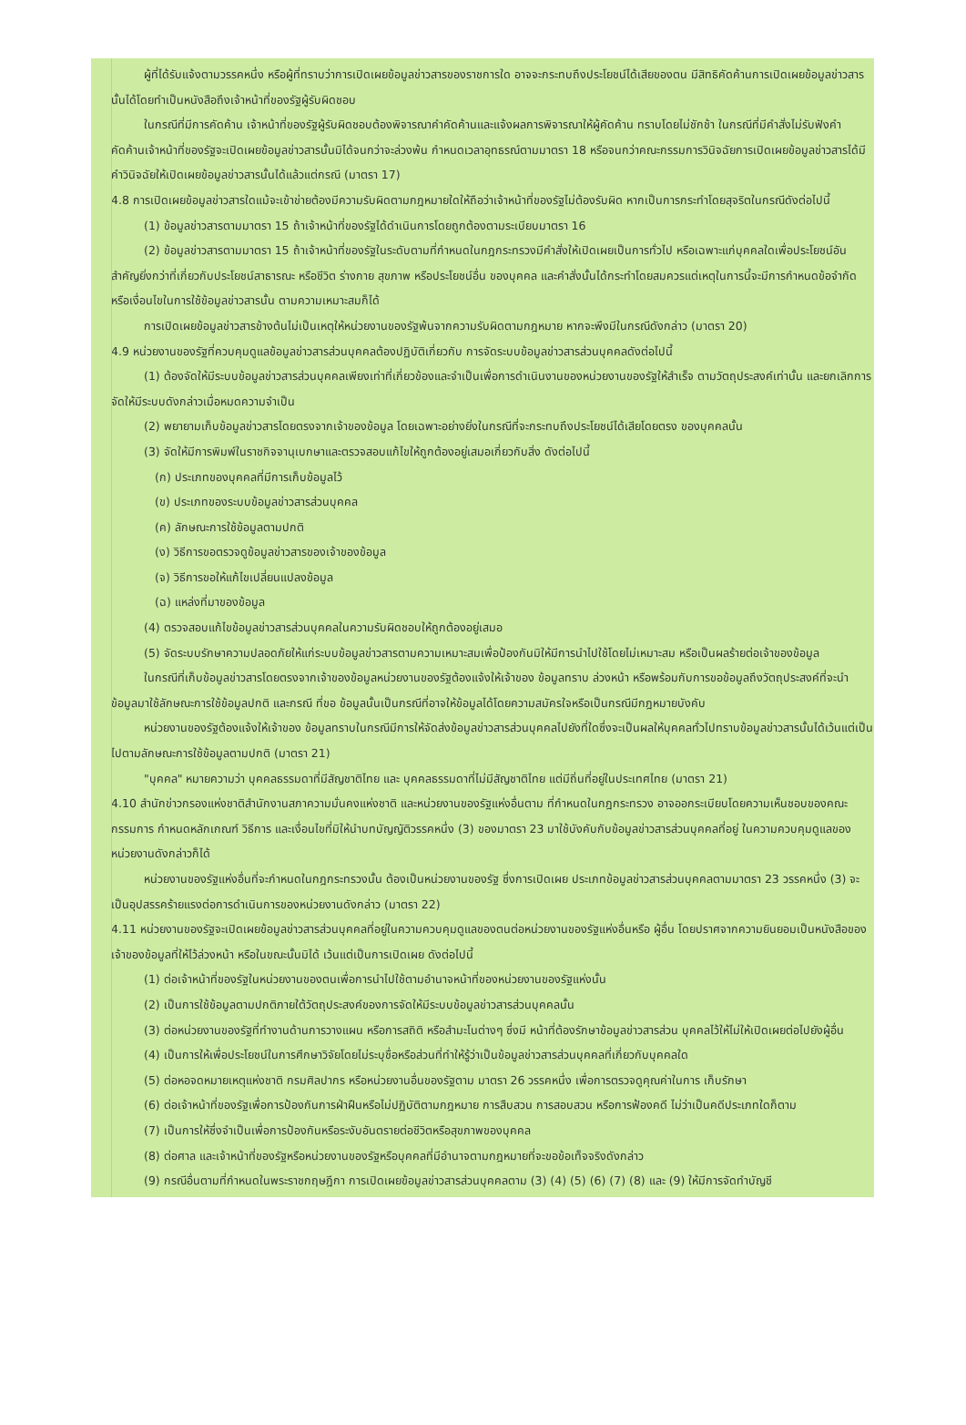ผู้ที่ได้รับแจ้งตามวรรคหนึ่ง หรือผู้ที่ทราบว่าการเปิดเผยข้อมูลข่าวสารของราชการใด อาจจะกระทบถึงประโยชน์ได้เสียของตน มีสิทธิคัดค้านการเปิดเผยข้อมูลข่าวสารนั้นได้โดยทำเป็นหนังสือถึงเจ้าหน้าที่ของรัฐผู้รับผิดชอบ
ในกรณีที่มีการคัดค้าน เจ้าหน้าที่ของรัฐผู้รับผิดชอบต้องพิจารณาคำคัดค้านและแจ้งผลการพิจารณาให้ผู้คัดค้าน ทราบโดยไม่ชักช้า ในกรณีที่มีคำสั่งไม่รับฟังคำคัดค้านเจ้าหน้าที่ของรัฐจะเปิดเผยข้อมูลข่าวสารนั้นมิได้จนกว่าจะล่วงพ้น กำหนดเวลาอุทธรณ์ตามมาตรา 18 หรือจนกว่าคณะกรรมการวินิจฉัยการเปิดเผยข้อมูลข่าวสารได้มีคำวินิจฉัยให้เปิดเผยข้อมูลข่าวสารนั้นได้แล้วแต่กรณี (มาตรา 17)
4.8 การเปิดเผยข้อมูลข่าวสารใดแม้จะเข้าข่ายต้องมีความรับผิดตามกฎหมายใดให้ถือว่าเจ้าหน้าที่ของรัฐไม่ต้องรับผิด หากเป็นการกระทำโดยสุจริตในกรณีดังต่อไปนี้
(1) ข้อมูลข่าวสารตามมาตรา 15 ถ้าเจ้าหน้าที่ของรัฐได้ดำเนินการโดยถูกต้องตามระเบียบมาตรา 16
(2) ข้อมูลข่าวสารตามมาตรา 15 ถ้าเจ้าหน้าที่ของรัฐในระดับตามที่กำหนดในกฎกระทรวงมีคำสั่งให้เปิดเผยเป็นการทั่วไป หรือเฉพาะแก่บุคคลใดเพื่อประโยชน์อันสำคัญยิ่งกว่าที่เกี่ยวกับประโยชน์สาธารณะ หรือชีวิต ร่างกาย สุขภาพ หรือประโยชน์อื่น ของบุคคล และคำสั่งนั้นได้กระทำโดยสมควรแต่เหตุในการนี้จะมีการกำหนดข้อจำกัดหรือเงื่อนไขในการใช้ข้อมูลข่าวสารนั้น ตามความเหมาะสมก็ได้
การเปิดเผยข้อมูลข่าวสารข้างต้นไม่เป็นเหตุให้หน่วยงานของรัฐพ้นจากความรับผิดตามกฎหมาย หากจะพึงมีในกรณีดังกล่าว (มาตรา 20)
4.9 หน่วยงานของรัฐที่ควบคุมดูแลข้อมูลข่าวสารส่วนบุคคลต้องปฏิบัติเกี่ยวกับ การจัดระบบข้อมูลข่าวสารส่วนบุคคลดังต่อไปนี้
(1) ต้องจัดให้มีระบบข้อมูลข่าวสารส่วนบุคคลเพียงเท่าที่เกี่ยวข้องและจำเป็นเพื่อการดำเนินงานของหน่วยงานของรัฐให้สำเร็จ ตามวัตถุประสงค์เท่านั้น และยกเลิกการจัดให้มีระบบดังกล่าวเมื่อหมดความจำเป็น
(2) พยายามเก็บข้อมูลข่าวสารโดยตรงจากเจ้าของข้อมูล โดยเฉพาะอย่างยิ่งในกรณีที่จะกระทบถึงประโยชน์ได้เสียโดยตรง ของบุคคลนั้น
(3) จัดให้มีการพิมพ์ในราชกิจจานุเบกษาและตรวจสอบแก้ไขให้ถูกต้องอยู่เสมอเกี่ยวกับสิ่ง ดังต่อไปนี้
(ก) ประเภทของบุคคลที่มีการเก็บข้อมูลไว้
(ข) ประเภทของระบบข้อมูลข่าวสารส่วนบุคคล
(ค) ลักษณะการใช้ข้อมูลตามปกติ
(ง) วิธีการขอตรวจดูข้อมูลข่าวสารของเจ้าของข้อมูล
(จ) วิธีการขอให้แก้ไขเปลี่ยนแปลงข้อมูล
(ฉ) แหล่งที่มาของข้อมูล
(4) ตรวจสอบแก้ไขข้อมูลข่าวสารส่วนบุคคลในความรับผิดชอบให้ถูกต้องอยู่เสมอ
(5) จัดระบบรักษาความปลอดภัยให้แก่ระบบข้อมูลข่าวสารตามความเหมาะสมเพื่อป้องกันมิให้มีการนำไปใช้โดยไม่เหมาะสม หรือเป็นผลร้ายต่อเจ้าของข้อมูล
ในกรณีที่เก็บข้อมูลข่าวสารโดยตรงจากเจ้าของข้อมูลหน่วยงานของรัฐต้องแจ้งให้เจ้าของ ข้อมูลทราบ ล่วงหน้า หรือพร้อมกับการขอข้อมูลถึงวัตถุประสงค์ที่จะนำข้อมูลมาใช้ลักษณะการใช้ข้อมูลปกติ และกรณี ที่ขอ ข้อมูลนั้นเป็นกรณีที่อาจให้ข้อมูลได้โดยความสมัครใจหรือเป็นกรณีมีกฎหมายบังคับ
หน่วยงานของรัฐต้องแจ้งให้เจ้าของ ข้อมูลทราบในกรณีมีการให้จัดส่งข้อมูลข่าวสารส่วนบุคคลไปยังที่ใดซึ่งจะเป็นผลให้บุคคลทั่วไปทราบข้อมูลข่าวสารนั้นได้เว้นแต่เป็นไปตามลักษณะการใช้ข้อมูลตามปกติ (มาตรา 21)
"บุคคล" หมายความว่า บุคคลธรรมดาที่มีสัญชาติไทย และ บุคคลธรรมดาที่ไม่มีสัญชาติไทย แต่มีถิ่นที่อยู่ในประเทศไทย (มาตรา 21)
4.10 สำนักข่าวกรองแห่งชาติสำนักงานสภาความมั่นคงแห่งชาติ และหน่วยงานของรัฐแห่งอื่นตาม ที่กำหนดในกฎกระทรวง อาจออกระเบียบโดยความเห็นชอบของคณะกรรมการ กำหนดหลักเกณฑ์ วิธีการ และเงื่อนไขที่มิให้นำบทบัญญัติวรรคหนึ่ง (3) ของมาตรา 23 มาใช้บังคับกับข้อมูลข่าวสารส่วนบุคคลที่อยู่ ในความควบคุมดูแลของหน่วยงานดังกล่าวก็ได้
หน่วยงานของรัฐแห่งอื่นที่จะกำหนดในกฎกระทรวงนั้น ต้องเป็นหน่วยงานของรัฐ ซึ่งการเปิดเผย ประเภทข้อมูลข่าวสารส่วนบุคคลตามมาตรา 23 วรรคหนึ่ง (3) จะเป็นอุปสรรคร้ายแรงต่อการดำเนินการของหน่วยงานดังกล่าว (มาตรา 22)
4.11 หน่วยงานของรัฐจะเปิดเผยข้อมูลข่าวสารส่วนบุคคลที่อยู่ในความควบคุมดูแลของตนต่อหน่วยงานของรัฐแห่งอื่นหรือ ผู้อื่น โดยปราศจากความยินยอมเป็นหนังสือของเจ้าของข้อมูลที่ให้ไว้ล่วงหน้า หรือในขณะนั้นมิได้ เว้นแต่เป็นการเปิดเผย ดังต่อไปนี้
(1) ต่อเจ้าหน้าที่ของรัฐในหน่วยงานของตนเพื่อการนำไปใช้ตามอำนาจหน้าที่ของหน่วยงานของรัฐแห่งนั้น
(2) เป็นการใช้ข้อมูลตามปกติภายใต้วัตถุประสงค์ของการจัดให้มีระบบข้อมูลข่าวสารส่วนบุคคลนั้น
(3) ต่อหน่วยงานของรัฐที่ทำงานด้านการวางแผน หรือการสถิติ หรือสำมะโนต่างๆ ซึ่งมี หน้าที่ต้องรักษาข้อมูลข่าวสารส่วน บุคคลไว้ให้ไม่ให้เปิดเผยต่อไปยังผู้อื่น
(4) เป็นการให้เพื่อประโยชน์ในการศึกษาวิจัยโดยไม่ระบุชื่อหรือส่วนที่ทำให้รู้ว่าเป็นข้อมูลข่าวสารส่วนบุคคลที่เกี่ยวกับบุคคลใด
(5) ต่อหอจดหมายเหตุแห่งชาติ กรมศิลปากร หรือหน่วยงานอื่นของรัฐตาม มาตรา 26 วรรคหนึ่ง เพื่อการตรวจดูคุณค่าในการ เก็บรักษา
(6) ต่อเจ้าหน้าที่ของรัฐเพื่อการป้องกันการฝ่าฝืนหรือไม่ปฏิบัติตามกฎหมาย การสืบสวน การสอบสวน หรือการฟ้องคดี ไม่ว่าเป็นคดีประเภทใดก็ตาม
(7) เป็นการให้ซึ่งจำเป็นเพื่อการป้องกันหรือระงับอันตรายต่อชีวิตหรือสุขภาพของบุคคล
(8) ต่อศาล และเจ้าหน้าที่ของรัฐหรือหน่วยงานของรัฐหรือบุคคลที่มีอำนาจตามกฎหมายที่จะขอข้อเท็จจริงดังกล่าว
(9) กรณีอื่นตามที่กำหนดในพระราชกฤษฎีกา การเปิดเผยข้อมูลข่าวสารส่วนบุคคลตาม (3) (4) (5) (6) (7) (8) และ (9) ให้มีการจัดทำบัญชี